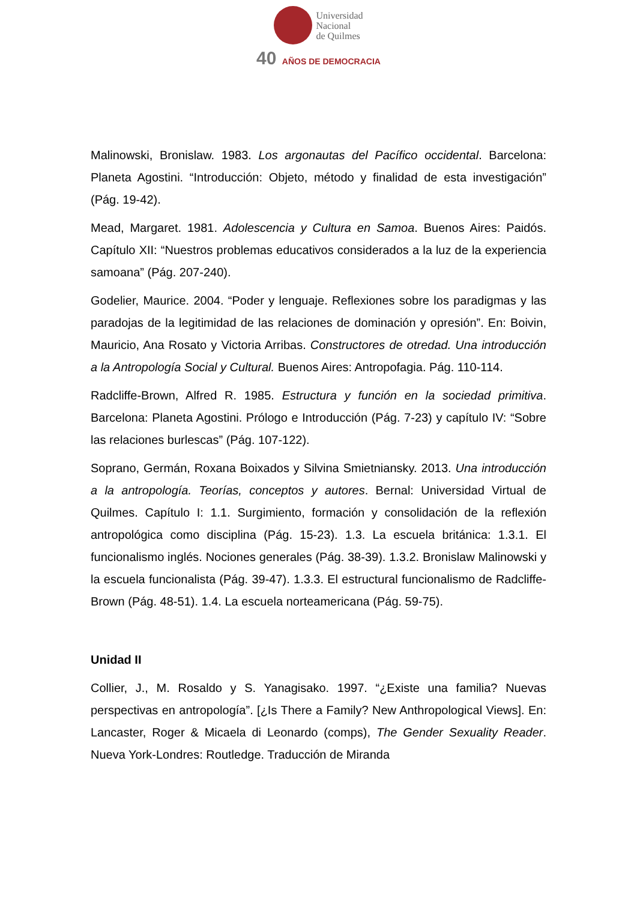Universidad
Nacional
de Quilmes
40 AÑOS DE DEMOCRACIA
Malinowski, Bronislaw. 1983. Los argonautas del Pacífico occidental. Barcelona: Planeta Agostini. “Introducción: Objeto, método y finalidad de esta investigación” (Pág. 19-42).
Mead, Margaret. 1981. Adolescencia y Cultura en Samoa. Buenos Aires: Paidós. Capítulo XII: “Nuestros problemas educativos considerados a la luz de la experiencia samoana” (Pág. 207-240).
Godelier, Maurice. 2004. “Poder y lenguaje. Reflexiones sobre los paradigmas y las paradojas de la legitimidad de las relaciones de dominación y opresión”. En: Boivin, Mauricio, Ana Rosato y Victoria Arribas. Constructores de otredad. Una introducción a la Antropología Social y Cultural. Buenos Aires: Antropofagia. Pág. 110-114.
Radcliffe-Brown, Alfred R. 1985. Estructura y función en la sociedad primitiva. Barcelona: Planeta Agostini. Prólogo e Introducción (Pág. 7-23) y capítulo IV: “Sobre las relaciones burlescas” (Pág. 107-122).
Soprano, Germán, Roxana Boixados y Silvina Smietniansky. 2013. Una introducción a la antropología. Teorías, conceptos y autores. Bernal: Universidad Virtual de Quilmes. Capítulo I: 1.1. Surgimiento, formación y consolidación de la reflexión antropológica como disciplina (Pág. 15-23). 1.3. La escuela británica: 1.3.1. El funcionalismo inglés. Nociones generales (Pág. 38-39). 1.3.2. Bronislaw Malinowski y la escuela funcionalista (Pág. 39-47). 1.3.3. El estructural funcionalismo de Radcliffe-Brown (Pág. 48-51). 1.4. La escuela norteamericana (Pág. 59-75).
Unidad II
Collier, J., M. Rosaldo y S. Yanagisako. 1997. “¿Existe una familia? Nuevas perspectivas en antropología”. [¿Is There a Family? New Anthropological Views]. En: Lancaster, Roger & Micaela di Leonardo (comps), The Gender Sexuality Reader. Nueva York-Londres: Routledge. Traducción de Miranda